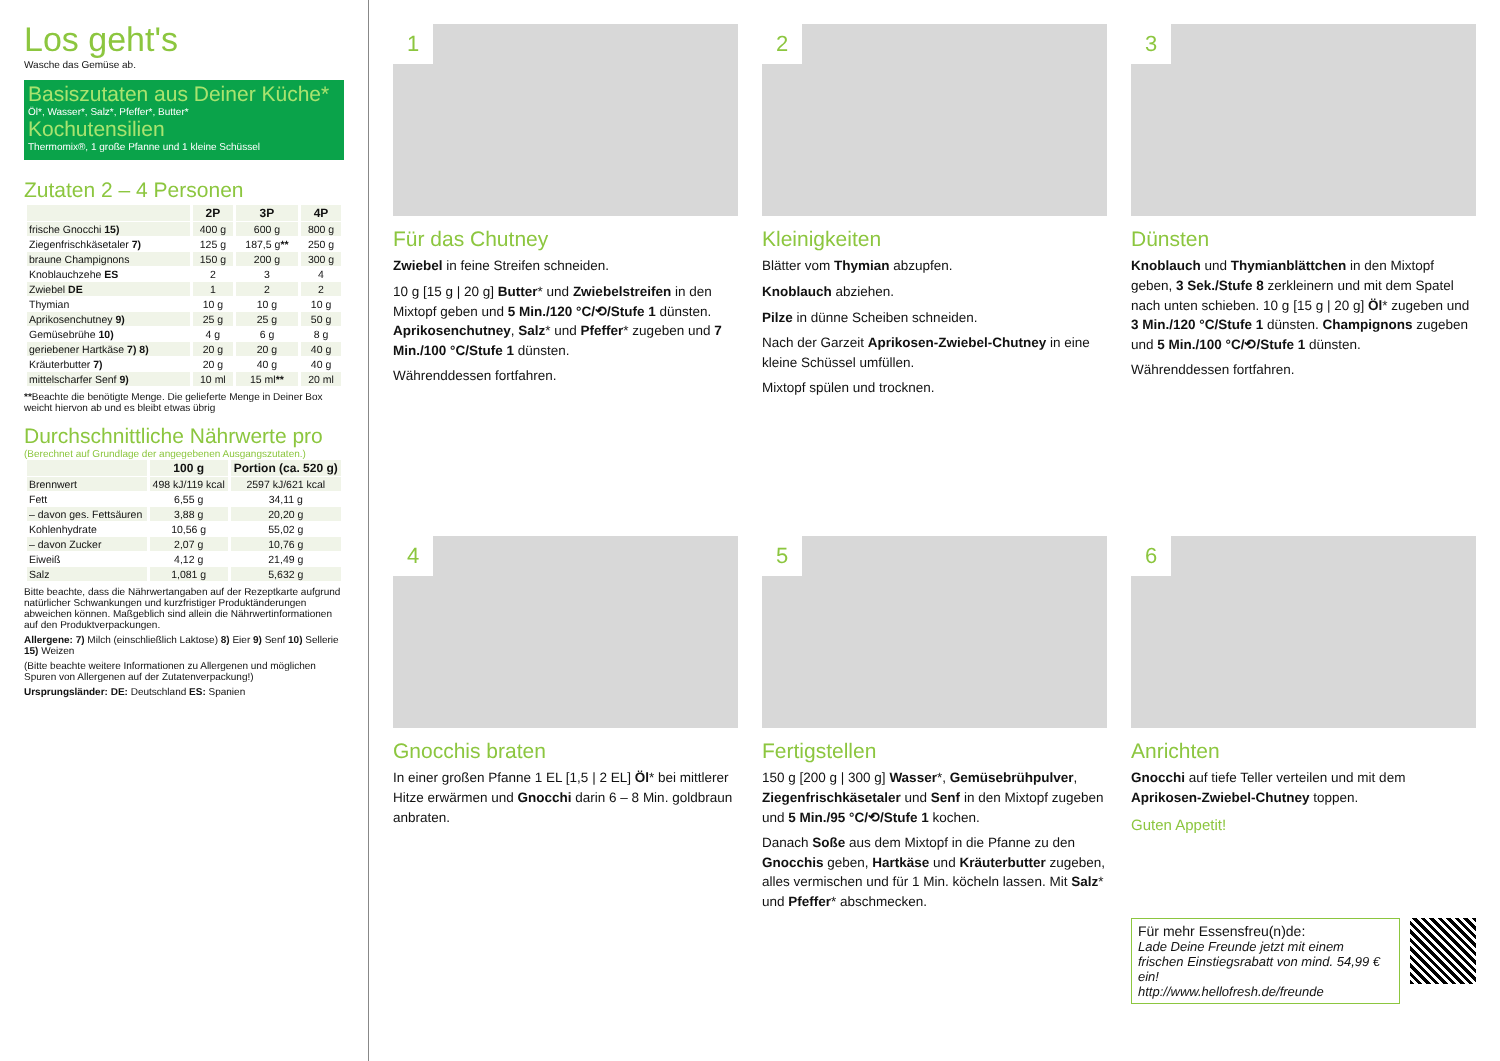Los geht's
Wasche das Gemüse ab.
Basiszutaten aus Deiner Küche*
Öl*, Wasser*, Salz*, Pfeffer*, Butter*
Kochutensilien
Thermomix®, 1 große Pfanne und 1 kleine Schüssel
Zutaten 2 – 4 Personen
| | 2P | 3P | 4P |
| --- | --- | --- | --- |
| frische Gnocchi 15) | 400 g | 600 g | 800 g |
| Ziegenfrischkäsetaler 7) | 125 g | 187,5 g ** | 250 g |
| braune Champignons | 150 g | 200 g | 300 g |
| Knoblauchzehe ES | 2 | 3 | 4 |
| Zwiebel DE | 1 | 2 | 2 |
| Thymian | 10 g | 10 g | 10 g |
| Aprikosenchutney 9) | 25 g | 25 g | 50 g |
| Gemüsebrühe 10) | 4 g | 6 g | 8 g |
| geriebener Hartkäse 7) 8) | 20 g | 20 g | 40 g |
| Kräuterbutter 7) | 20 g | 40 g | 40 g |
| mittelscharfer Senf 9) | 10 ml | 15 ml ** | 20 ml |
**Beachte die benötigte Menge. Die gelieferte Menge in Deiner Box weicht hiervon ab und es bleibt etwas übrig
Durchschnittliche Nährwerte pro
(Berechnet auf Grundlage der angegebenen Ausgangszutaten.)
| | 100 g | Portion (ca. 520 g) |
| --- | --- | --- |
| Brennwert | 498 kJ/119 kcal | 2597 kJ/621 kcal |
| Fett | 6,55 g | 34,11 g |
| – davon ges. Fettsäuren | 3,88 g | 20,20 g |
| Kohlenhydrate | 10,56 g | 55,02 g |
| – davon Zucker | 2,07 g | 10,76 g |
| Eiweiß | 4,12 g | 21,49 g |
| Salz | 1,081 g | 5,632 g |
Bitte beachte, dass die Nährwertangaben auf der Rezeptkarte aufgrund natürlicher Schwankungen und kurzfristiger Produktänderungen abweichen können. Maßgeblich sind allein die Nährwertinformationen auf den Produktverpackungen.
Allergene: 7) Milch (einschließlich Laktose) 8) Eier 9) Senf 10) Sellerie 15) Weizen
(Bitte beachte weitere Informationen zu Allergenen und möglichen Spuren von Allergenen auf der Zutatenverpackung!)
Ursprungsländer: DE: Deutschland ES: Spanien
1
Für das Chutney
Zwiebel in feine Streifen schneiden.
10 g [15 g | 20 g] Butter* und Zwiebelstreifen in den Mixtopf geben und 5 Min./120 °C/⟲/Stufe 1 dünsten. Aprikosenchutney, Salz* und Pfeffer* zugeben und 7 Min./100 °C/Stufe 1 dünsten.
Währenddessen fortfahren.
2
Kleinigkeiten
Blätter vom Thymian abzupfen.
Knoblauch abziehen.
Pilze in dünne Scheiben schneiden.
Nach der Garzeit Aprikosen-Zwiebel-Chutney in eine kleine Schüssel umfüllen.
Mixtopf spülen und trocknen.
3
Dünsten
Knoblauch und Thymianblättchen in den Mixtopf geben, 3 Sek./Stufe 8 zerkleinern und mit dem Spatel nach unten schieben. 10 g [15 g | 20 g] Öl* zugeben und 3 Min./120 °C/Stufe 1 dünsten. Champignons zugeben und 5 Min./100 °C/⟲/Stufe 1 dünsten.
Währenddessen fortfahren.
4
Gnocchis braten
In einer großen Pfanne 1 EL [1,5 | 2 EL] Öl* bei mittlerer Hitze erwärmen und Gnocchi darin 6 – 8 Min. goldbraun anbraten.
5
Fertigstellen
150 g [200 g | 300 g] Wasser*, Gemüsebrühpulver, Ziegenfrischkäsetaler und Senf in den Mixtopf zugeben und 5 Min./95 °C/⟲/Stufe 1 kochen.
Danach Soße aus dem Mixtopf in die Pfanne zu den Gnocchis geben, Hartkäse und Kräuterbutter zugeben, alles vermischen und für 1 Min. köcheln lassen. Mit Salz* und Pfeffer* abschmecken.
6
Anrichten
Gnocchi auf tiefe Teller verteilen und mit dem Aprikosen-Zwiebel-Chutney toppen.
Guten Appetit!
Für mehr Essensfreu(n)de:
Lade Deine Freunde jetzt mit einem frischen Einstiegsrabatt von mind. 54,99 € ein!
http://www.hellofresh.de/freunde